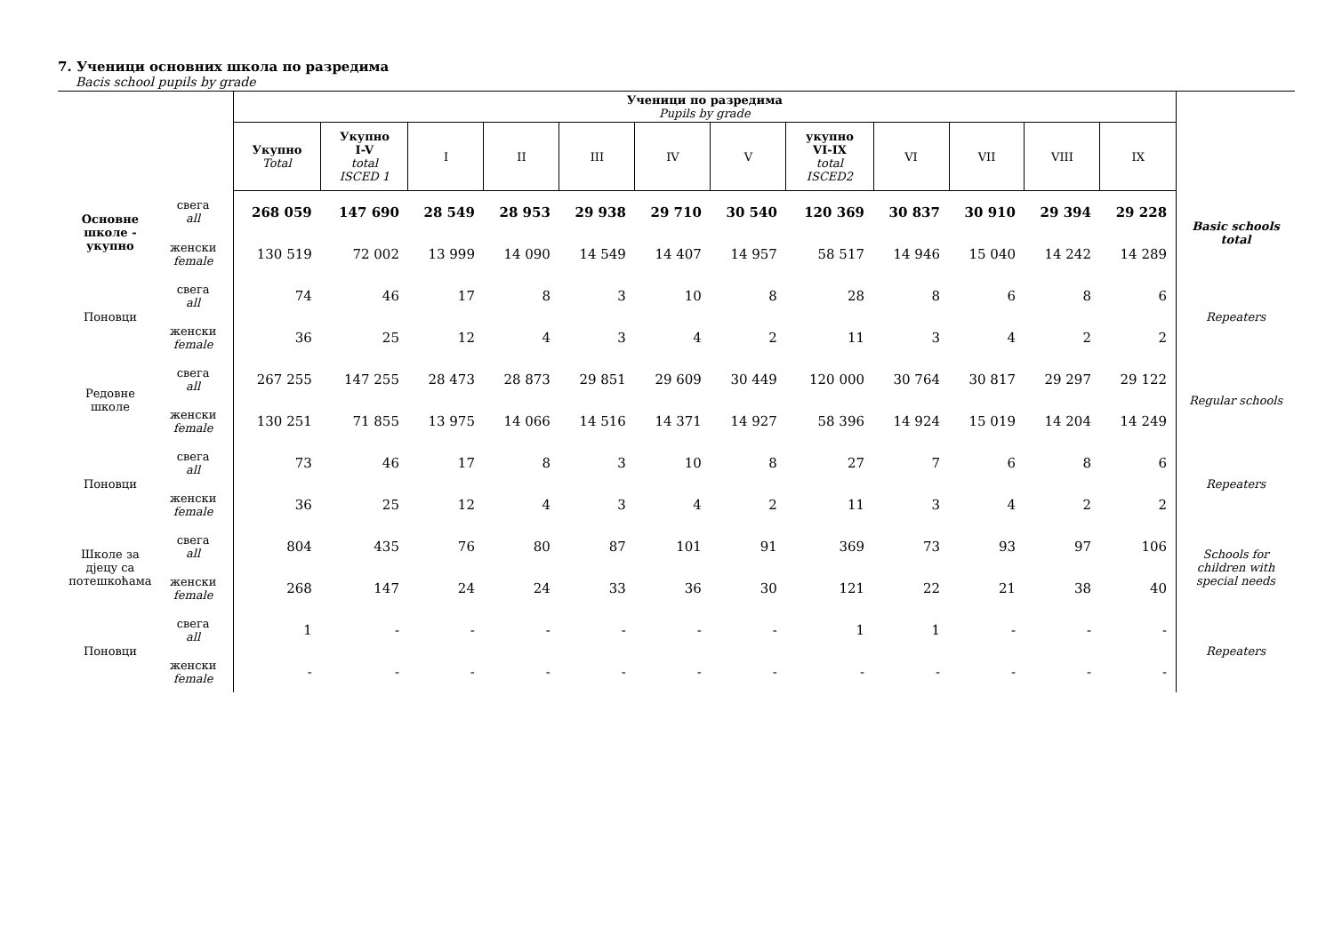7. Ученици основних школа по разредима
Bacis school pupils by grade
| | | Ученици по разредима Pupils by grade | | | | | | | | | | | | |
| --- | --- | --- | --- | --- | --- | --- | --- | --- | --- | --- | --- | --- | --- | --- |
| | | Укупно Total | Укупно I-V total ISCED 1 | I | II | III | IV | V | укупно VI-IX total ISCED2 | VI | VII | VIII | IX | |
| Основне школе - укупно | свега all | 268 059 | 147 690 | 28 549 | 28 953 | 29 938 | 29 710 | 30 540 | 120 369 | 30 837 | 30 910 | 29 394 | 29 228 | Basic schools total |
| | женски female | 130 519 | 72 002 | 13 999 | 14 090 | 14 549 | 14 407 | 14 957 | 58 517 | 14 946 | 15 040 | 14 242 | 14 289 | |
| Поновци | свега all | 74 | 46 | 17 | 8 | 3 | 10 | 8 | 28 | 8 | 6 | 8 | 6 | Repeaters |
| | женски female | 36 | 25 | 12 | 4 | 3 | 4 | 2 | 11 | 3 | 4 | 2 | 2 | |
| Редовне школе | свега all | 267 255 | 147 255 | 28 473 | 28 873 | 29 851 | 29 609 | 30 449 | 120 000 | 30 764 | 30 817 | 29 297 | 29 122 | Regular schools |
| | женски female | 130 251 | 71 855 | 13 975 | 14 066 | 14 516 | 14 371 | 14 927 | 58 396 | 14 924 | 15 019 | 14 204 | 14 249 | |
| Поновци | свега all | 73 | 46 | 17 | 8 | 3 | 10 | 8 | 27 | 7 | 6 | 8 | 6 | Repeaters |
| | женски female | 36 | 25 | 12 | 4 | 3 | 4 | 2 | 11 | 3 | 4 | 2 | 2 | |
| Школе за дјецу са потешкоћама | свега all | 804 | 435 | 76 | 80 | 87 | 101 | 91 | 369 | 73 | 93 | 97 | 106 | Schools for children with special needs |
| | женски female | 268 | 147 | 24 | 24 | 33 | 36 | 30 | 121 | 22 | 21 | 38 | 40 | |
| Поновци | свега all | 1 | - | - | - | - | - | - | 1 | 1 | - | - | - | Repeaters |
| | женски female | - | - | - | - | - | - | - | - | - | - | - | - | |